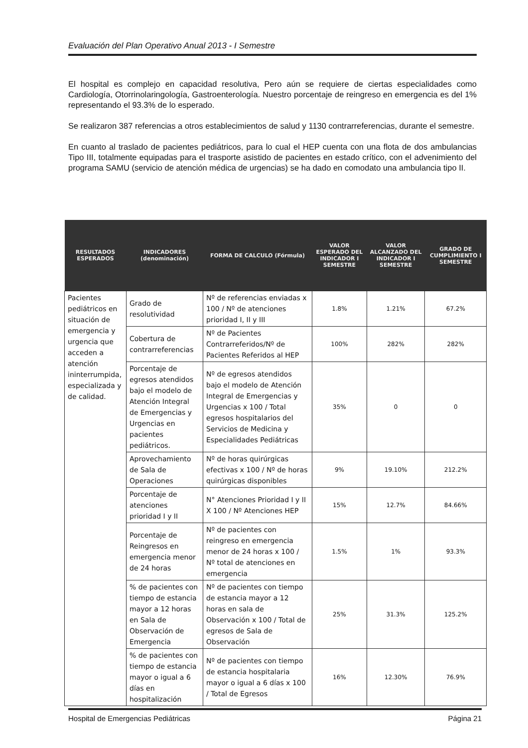Evaluación del Plan Operativo Anual 2013 - I Semestre
El hospital es complejo en capacidad resolutiva, Pero aún se requiere de ciertas especialidades como Cardiología, Otorrinolaringología, Gastroenterología. Nuestro porcentaje de reingreso en emergencia es del 1% representando el 93.3% de lo esperado.
Se realizaron 387 referencias a otros establecimientos de salud y 1130 contrarreferencias, durante el semestre.
En cuanto al traslado de pacientes pediátricos, para lo cual el HEP cuenta con una flota de dos ambulancias Tipo III, totalmente equipadas para el trasporte asistido de pacientes en estado crítico, con el advenimiento del programa SAMU (servicio de atención médica de urgencias) se ha dado en comodato una ambulancia tipo II.
| RESULTADOS ESPERADOS | INDICADORES (denominación) | FORMA DE CALCULO (Fórmula) | VALOR ESPERADO DEL INDICADOR I SEMESTRE | VALOR ALCANZADO DEL INDICADOR I SEMESTRE | GRADO DE CUMPLIMIENTO I SEMESTRE |
| --- | --- | --- | --- | --- | --- |
| Pacientes pediátricos en situación de emergencia y urgencia que acceden a atención ininterrumpida, especializada y de calidad. | Grado de resolutividad | Nº de referencias enviadas x 100 / Nº de atenciones prioridad I, II y III | 1.8% | 1.21% | 67.2% |
| | Cobertura de contrarreferencias | Nº de Pacientes Contrarreferidos/Nº de Pacientes Referidos al HEP | 100% | 282% | 282% |
| | Porcentaje de egresos atendidos bajo el modelo de Atención Integral de Emergencias y Urgencias en pacientes pediátricos. | Nº de egresos atendidos bajo el modelo de Atención Integral de Emergencias y Urgencias x 100 / Total egresos hospitalarios del Servicios de Medicina y Especialidades Pediátricas | 35% | 0 | 0 |
| | Aprovechamiento de Sala de Operaciones | Nº de horas quirúrgicas efectivas x 100 / Nº de horas quirúrgicas disponibles | 9% | 19.10% | 212.2% |
| | Porcentaje de atenciones prioridad I y II | N° Atenciones Prioridad I y II X 100 / Nº Atenciones HEP | 15% | 12.7% | 84.66% |
| | Porcentaje de Reingresos en emergencia menor de 24 horas | Nº de pacientes con reingreso en emergencia menor de 24 horas x 100 / Nº total de atenciones en emergencia | 1.5% | 1% | 93.3% |
| | % de pacientes con tiempo de estancia mayor a 12 horas en Sala de Observación de Emergencia | Nº de pacientes con tiempo de estancia mayor a 12 horas en sala de Observación x 100 / Total de egresos de Sala de Observación | 25% | 31.3% | 125.2% |
| | % de pacientes con tiempo de estancia mayor o igual a 6 días en hospitalización | Nº de pacientes con tiempo de estancia hospitalaria mayor o igual a 6 días x 100 / Total de Egresos | 16% | 12.30% | 76.9% |
Hospital de Emergencias Pediátricas Página 21